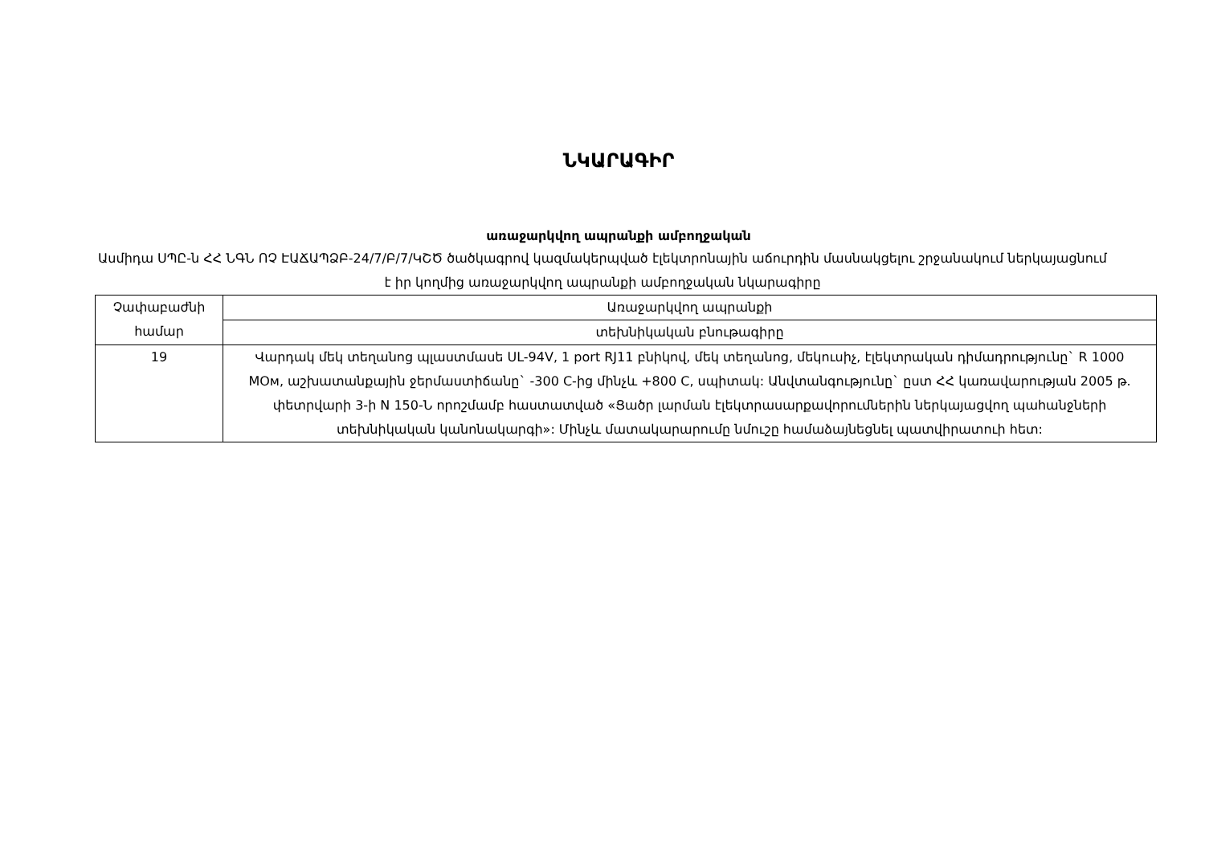ՆԿԱՐԱԳԻՐ
առաջարկվող ապրանքի ամբողջական
Ասմիդա ՍՊԸ-ն ՀՀ ՆԳՆ ՈՉ ԷԱՃԱՊՁԲ-24/7/Բ/7/ԿՇԾ ծածկագրով կազմակերպված էլեկտրոնային աճուրդին մասնակցելու շրջանակում ներկայացնում է իր կողմից առաջարկվող ապրանքի ամբողջական նկարագիրը
| Չափաբաժնի համար | Առաջարկվող ապրանքի |
| --- | --- |
| | տեխնիկական բնութագիրը |
| 19 | Վարդակ մեկ տեղանոց պլաստմասե UL-94V, 1 port RJ11 բնիկով, մեկ տեղանոց, մեկուսիչ, էլեկտրական դիմադրությունը` R 1000 MOм, աշխատանքային ջերմաստիճանը` -300 C-ից մինչև +800 C, սպիտակ: Անվտանգությունը` ըստ ՀՀ կառավարության 2005 թ. փետրվարի 3-ի N 150-Ն որոշմամբ հաստատված «Ցածր լարման էլեկտրասարքավորումներին ներկայացվող պահանջների տեխնիկական կանոնակարգի»: Մինչև մատակարարումը նմուշը համաձայնեցնել պատվիրատուի հետ: |